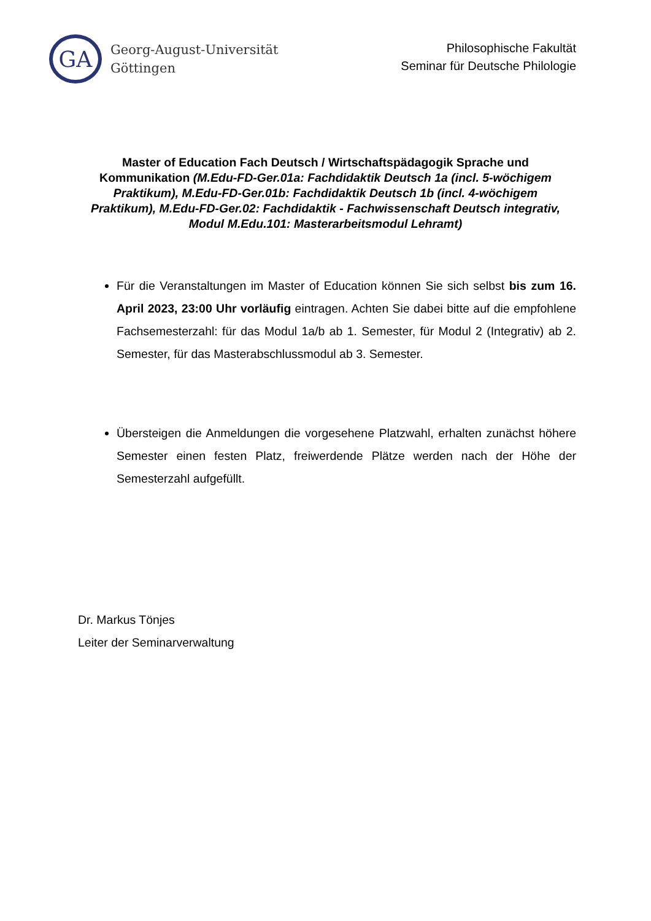GA
Georg-August-Universität
Göttingen
Philosophische Fakultät
Seminar für Deutsche Philologie
Master of Education Fach Deutsch / Wirtschaftspädagogik Sprache und Kommunikation (M.Edu-FD-Ger.01a: Fachdidaktik Deutsch 1a (incl. 5-wöchigem Praktikum), M.Edu-FD-Ger.01b: Fachdidaktik Deutsch 1b (incl. 4-wöchigem Praktikum), M.Edu-FD-Ger.02: Fachdidaktik - Fachwissenschaft Deutsch integrativ, Modul M.Edu.101: Masterarbeitsmodul Lehramt)
Für die Veranstaltungen im Master of Education können Sie sich selbst bis zum 16. April 2023, 23:00 Uhr vorläufig eintragen. Achten Sie dabei bitte auf die empfohlene Fachsemesterzahl: für das Modul 1a/b ab 1. Semester, für Modul 2 (Integrativ) ab 2. Semester, für das Masterabschlussmodul ab 3. Semester.
Übersteigen die Anmeldungen die vorgesehene Platzwahl, erhalten zunächst höhere Semester einen festen Platz, freiwerdende Plätze werden nach der Höhe der Semesterzahl aufgefüllt.
Dr. Markus Tönjes
Leiter der Seminarverwaltung